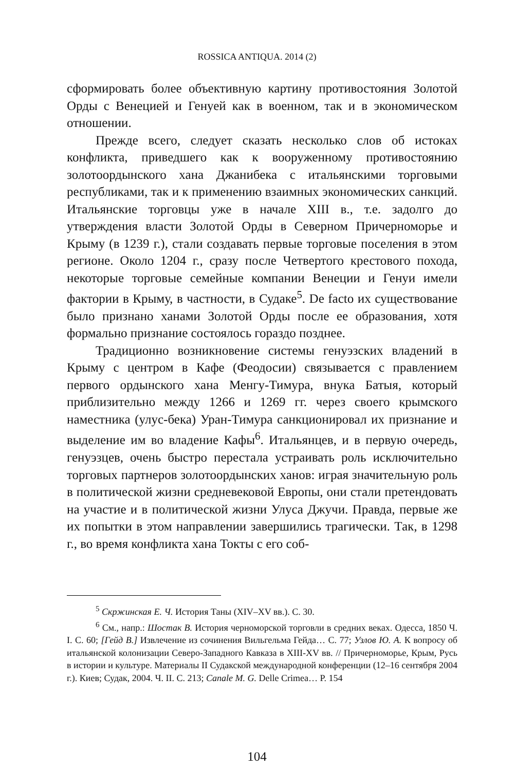ROSSICA ANTIQUA. 2014 (2)
сформировать более объективную картину противостояния Золотой Орды с Венецией и Генуей как в военном, так и в экономическом отношении.
Прежде всего, следует сказать несколько слов об истоках конфликта, приведшего как к вооруженному противостоянию золотоордынского хана Джанибека с итальянскими торговыми республиками, так и к применению взаимных экономических санкций. Итальянские торговцы уже в начале XIII в., т.е. задолго до утверждения власти Золотой Орды в Северном Причерноморье и Крыму (в 1239 г.), стали создавать первые торговые поселения в этом регионе. Около 1204 г., сразу после Четвертого крестового похода, некоторые торговые семейные компании Венеции и Генуи имели фактории в Крыму, в частности, в Судаке<sup>5</sup>. De facto их существование было признано ханами Золотой Орды после ее образования, хотя формально признание состоялось гораздо позднее.
Традиционно возникновение системы генуэзских владений в Крыму с центром в Кафе (Феодосии) связывается с правлением первого ордынского хана Менгу-Тимура, внука Батыя, который приблизительно между 1266 и 1269 гг. через своего крымского наместника (улус-бека) Уран-Тимура санкционировал их признание и выделение им во владение Кафы<sup>6</sup>. Итальянцев, и в первую очередь, генуэзцев, очень быстро перестала устраивать роль исключительно торговых партнеров золотоордынских ханов: играя значительную роль в политической жизни средневековой Европы, они стали претендовать на участие и в политической жизни Улуса Джучи. Правда, первые же их попытки в этом направлении завершились трагически. Так, в 1298 г., во время конфликта хана Токты с его соб-
<sup>5</sup> Скржинская Е. Ч. История Таны (XIV–XV вв.). С. 30.
<sup>6</sup> См., напр.: Шостак В. История черноморской торговли в средних веках. Одесса, 1850 Ч. I. С. 60; [Гейд В.] Извлечение из сочинения Вильгельма Гейда… С. 77; Узлов Ю. А. К вопросу об итальянской колонизации Северо-Западного Кавказа в XIII-XV вв. // Причерноморье, Крым, Русь в истории и культуре. Материалы II Судакской международной конференции (12–16 сентября 2004 г.). Киев; Судак, 2004. Ч. II. С. 213; Canale M. G. Delle Crimea… P. 154
104